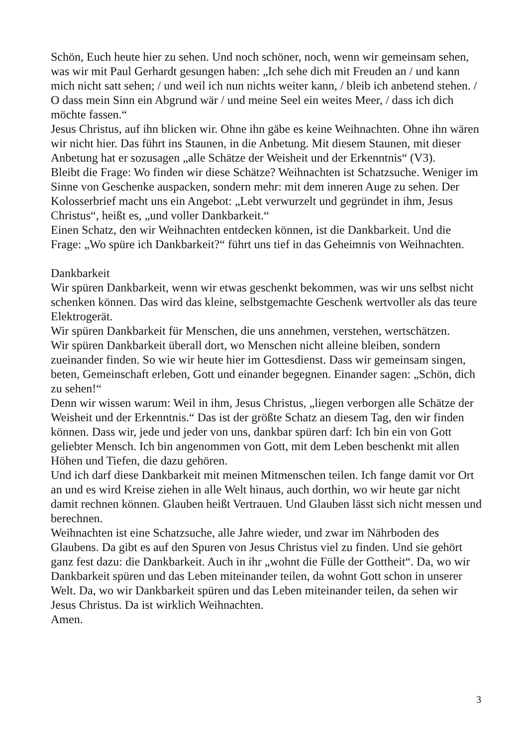Schön, Euch heute hier zu sehen. Und noch schöner, noch, wenn wir gemeinsam sehen, was wir mit Paul Gerhardt gesungen haben: „Ich sehe dich mit Freuden an / und kann mich nicht satt sehen; / und weil ich nun nichts weiter kann, / bleib ich anbetend stehen. / O dass mein Sinn ein Abgrund wär / und meine Seel ein weites Meer, / dass ich dich möchte fassen.“
Jesus Christus, auf ihn blicken wir. Ohne ihn gäbe es keine Weihnachten. Ohne ihn wären wir nicht hier. Das führt ins Staunen, in die Anbetung. Mit diesem Staunen, mit dieser Anbetung hat er sozusagen „alle Schätze der Weisheit und der Erkenntnis“ (V3).
Bleibt die Frage: Wo finden wir diese Schätze? Weihnachten ist Schatzsuche. Weniger im Sinne von Geschenke auspacken, sondern mehr: mit dem inneren Auge zu sehen. Der Kolosserbrief macht uns ein Angebot: „Lebt verwurzelt und gegründet in ihm, Jesus Christus“, heißt es, „und voller Dankbarkeit.“
Einen Schatz, den wir Weihnachten entdecken können, ist die Dankbarkeit. Und die Frage: „Wo spüre ich Dankbarkeit?“ führt uns tief in das Geheimnis von Weihnachten.
Dankbarkeit
Wir spüren Dankbarkeit, wenn wir etwas geschenkt bekommen, was wir uns selbst nicht schenken können. Das wird das kleine, selbstgemachte Geschenk wertvoller als das teure Elektrogerät.
Wir spüren Dankbarkeit für Menschen, die uns annehmen, verstehen, wertschätzen.
Wir spüren Dankbarkeit überall dort, wo Menschen nicht alleine bleiben, sondern zueinander finden. So wie wir heute hier im Gottesdienst. Dass wir gemeinsam singen, beten, Gemeinschaft erleben, Gott und einander begegnen. Einander sagen: „Schön, dich zu sehen!“
Denn wir wissen warum: Weil in ihm, Jesus Christus, „liegen verborgen alle Schätze der Weisheit und der Erkenntnis.“ Das ist der größte Schatz an diesem Tag, den wir finden können. Dass wir, jede und jeder von uns, dankbar spüren darf: Ich bin ein von Gott geliebter Mensch. Ich bin angenommen von Gott, mit dem Leben beschenkt mit allen Höhen und Tiefen, die dazu gehören.
Und ich darf diese Dankbarkeit mit meinen Mitmenschen teilen. Ich fange damit vor Ort an und es wird Kreise ziehen in alle Welt hinaus, auch dorthin, wo wir heute gar nicht damit rechnen können. Glauben heißt Vertrauen. Und Glauben lässt sich nicht messen und berechnen.
Weihnachten ist eine Schatzsuche, alle Jahre wieder, und zwar im Nährboden des Glaubens. Da gibt es auf den Spuren von Jesus Christus viel zu finden. Und sie gehört ganz fest dazu: die Dankbarkeit. Auch in ihr „wohnt die Fülle der Gottheit“. Da, wo wir Dankbarkeit spüren und das Leben miteinander teilen, da wohnt Gott schon in unserer Welt. Da, wo wir Dankbarkeit spüren und das Leben miteinander teilen, da sehen wir Jesus Christus. Da ist wirklich Weihnachten.
Amen.
3